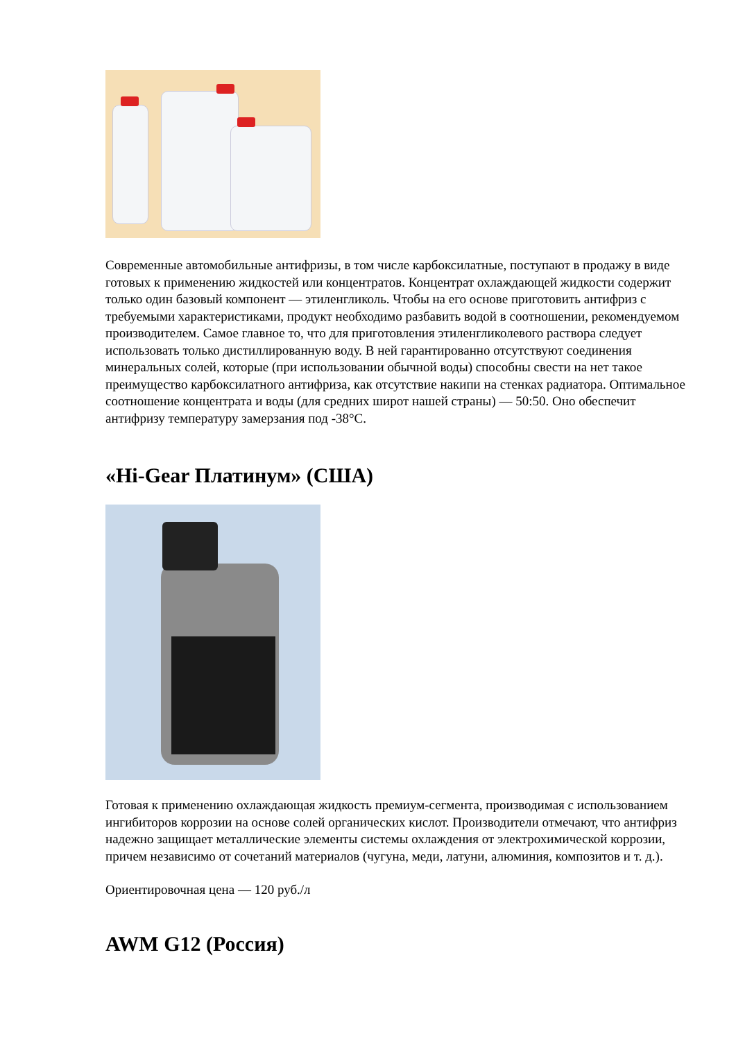Современные автомобильные антифризы, в том числе карбоксилатные, поступают в продажу в виде готовых к применению жидкостей или концентратов. Концентрат охлаждающей жидкости содержит только один базовый компонент — этиленгликоль. Чтобы на его основе приготовить антифриз с требуемыми характеристиками, продукт необходимо разбавить водой в соотношении, рекомендуемом производителем. Самое главное то, что для приготовления этиленгликолевого раствора следует использовать только дистиллированную воду. В ней гарантированно отсутствуют соединения минеральных солей, которые (при использовании обычной воды) способны свести на нет такое преимущество карбоксилатного антифриза, как отсутствие накипи на стенках радиатора. Оптимальное соотношение концентрата и воды (для средних широт нашей страны) — 50:50. Оно обеспечит антифризу температуру замерзания под -38°C.
«Hi-Gear Платинум» (США)
Готовая к применению охлаждающая жидкость премиум-сегмента, производимая с использованием ингибиторов коррозии на основе солей органических кислот. Производители отмечают, что антифриз надежно защищает металлические элементы системы охлаждения от электрохимической коррозии, причем независимо от сочетаний материалов (чугуна, меди, латуни, алюминия, композитов и т. д.).
Ориентировочная цена — 120 руб./л
AWM G12 (Россия)